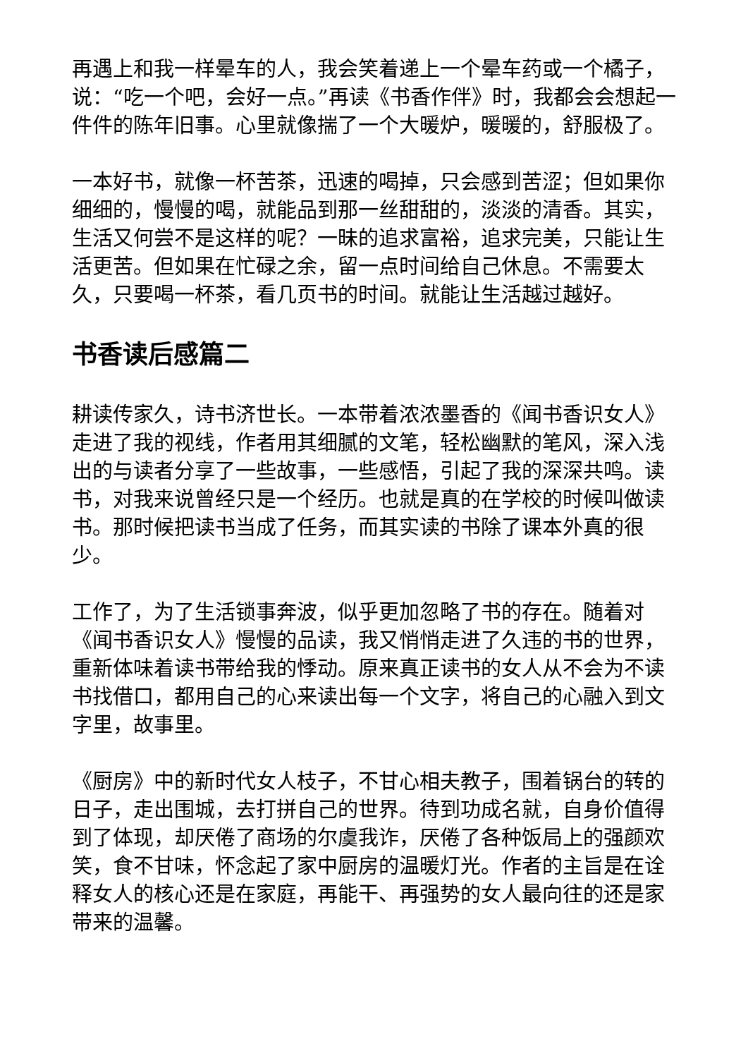再遇上和我一样晕车的人，我会笑着递上一个晕车药或一个橘子，说：“吃一个吧，会好一点。”再读《书香作伴》时，我都会会想起一件件的陈年旧事。心里就像揣了一个大暖炉，暖暖的，舒服极了。
一本好书，就像一杯苦茶，迅速的喝掉，只会感到苦涩；但如果你细细的，慢慢的喝，就能品到那一丝甜甜的，淡淡的清香。其实，生活又何尝不是这样的呢？一昧的追求富裕，追求完美，只能让生活更苦。但如果在忙碌之余，留一点时间给自己休息。不需要太久，只要喝一杯茶，看几页书的时间。就能让生活越过越好。
书香读后感篇二
耕读传家久，诗书济世长。一本带着浓浓墨香的《闻书香识女人》走进了我的视线，作者用其细腻的文笔，轻松幽默的笔风，深入浅出的与读者分享了一些故事，一些感悟，引起了我的深深共鸣。读书，对我来说曾经只是一个经历。也就是真的在学校的时候叫做读书。那时候把读书当成了任务，而其实读的书除了课本外真的很少。
工作了，为了生活锁事奔波，似乎更加忽略了书的存在。随着对《闻书香识女人》慢慢的品读，我又悄悄走进了久违的书的世界，重新体味着读书带给我的悸动。原来真正读书的女人从不会为不读书找借口，都用自己的心来读出每一个文字，将自己的心融入到文字里，故事里。
《厨房》中的新时代女人枝子，不甘心相夫教子，围着锅台的转的日子，走出围城，去打拼自己的世界。待到功成名就，自身价值得到了体现，却厌倦了商场的尔虞我诈，厌倦了各种饭局上的强颜欢笑，食不甘味，怀念起了家中厨房的温暖灯光。作者的主旨是在诠释女人的核心还是在家庭，再能干、再强势的女人最向往的还是家带来的温馨。